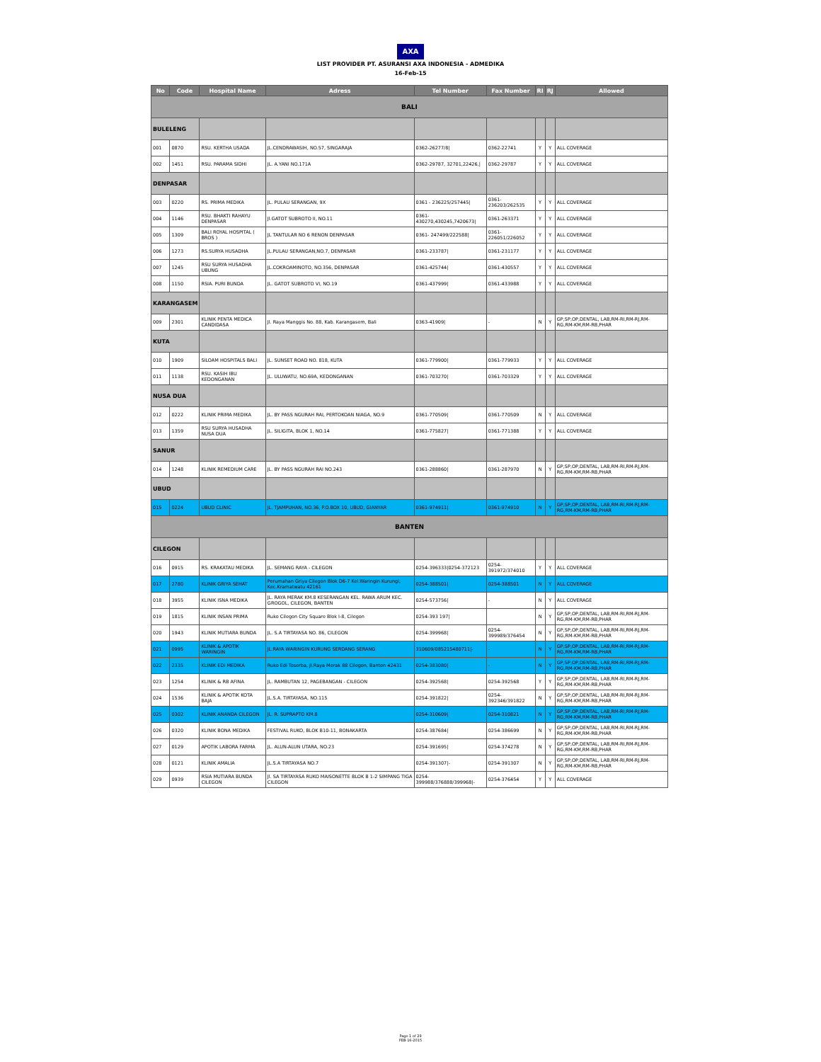AXA
LIST PROVIDER PT. ASURANSI AXA INDONESIA - ADMEDIKA
16-Feb-15
| No | Code | Hospital Name | Adress | Tel Number | Fax Number | RI | RJ | Allowed |
| --- | --- | --- | --- | --- | --- | --- | --- | --- |
| BALI | | | | | | | | |
| BULELENG | | | | | | | | |
| 001 | 0870 | RSU. KERTHA USADA | JL.CENDRAWASIH, NO.57, SINGARAJA | 0362-26277/8/ | 0362-22741 | Y | Y | ALL COVERAGE |
| 002 | 1451 | RSU. PARAMA SIDHI | JL. A.YANI NO.171A | 0362-29787, 32701,22426,/ | 0362-29787 | Y | Y | ALL COVERAGE |
| DENPASAR | | | | | | | | |
| 003 | 0220 | RS. PRIMA MEDIKA | JL. PULAU SERANGAN, 9X | 0361 - 236225/257445/ | 0361-236203/262535 | Y | Y | ALL COVERAGE |
| 004 | 1146 | RSU. BHAKTI RAHAYU DENPASAR | Jl.GATOT SUBROTO II, NO.11 | 0361-430270,430245,7420673/ | 0361-263371 | Y | Y | ALL COVERAGE |
| 005 | 1309 | BALI ROYAL HOSPITAL ( BROS ) | JL TANTULAR NO 6 RENON DENPASAR | 0361- 247499/222588/ | 0361-226051/226052 | Y | Y | ALL COVERAGE |
| 006 | 1273 | RS.SURYA HUSADHA | JL.PULAU SERANGAN,NO.7, DENPASAR | 0361-233787/ | 0361-231177 | Y | Y | ALL COVERAGE |
| 007 | 1245 | RSU SURYA HUSADHA UBUNG | JL.COKROAMINOTO, NO.356, DENPASAR | 0361-425744/ | 0361-430557 | Y | Y | ALL COVERAGE |
| 008 | 1150 | RSIA. PURI BUNDA | JL. GATOT SUBROTO VI, NO.19 | 0361-437999/ | 0361-433988 | Y | Y | ALL COVERAGE |
| KARANGASEM | | | | | | | | |
| 009 | 2301 | KLINIK PENTA MEDICA CANDIDASA | Jl. Raya Manggis No. 88, Kab. Karangasem, Bali | 0363-41909/ | - | N | Y | GP,SP,OP,DENTAL, LAB,RM-RI,RM-RJ,RM-RG,RM-KM,RM-RB,PHAR |
| KUTA | | | | | | | | |
| 010 | 1909 | SILOAM HOSPITALS BALI | JL. SUNSET ROAD NO. 818, KUTA | 0361-779900/ | 0361-779933 | Y | Y | ALL COVERAGE |
| 011 | 1138 | RSU. KASIH IBU KEDONGANAN | JL. ULUWATU, NO.69A, KEDONGANAN | 0361-703270/ | 0361-703329 | Y | Y | ALL COVERAGE |
| NUSA DUA | | | | | | | | |
| 012 | 0222 | KLINIK PRIMA MEDIKA | JL. BY PASS NGURAH RAI, PERTOKOAN NIAGA, NO.9 | 0361-770509/ | 0361-770509 | N | Y | ALL COVERAGE |
| 013 | 1359 | RSU SURYA HUSADHA NUSA DUA | JL. SILIGITA, BLOK 1, NO.14 | 0361-775827/ | 0361-771388 | Y | Y | ALL COVERAGE |
| SANUR | | | | | | | | |
| 014 | 1248 | KLINIK REMEDIUM CARE | JL. BY PASS NGURAH RAI NO.243 | 0361-288860/ | 0361-287970 | N | Y | GP,SP,OP,DENTAL, LAB,RM-RI,RM-RJ,RM-RG,RM-KM,RM-RB,PHAR |
| UBUD | | | | | | | | |
| 015 | 0224 | UBUD CLINIC | JL. TJAMPUHAN, NO.36, P.O.BOX 10, UBUD, GIANYAR | 0361-974911/ | 0361-974910 | N | Y | GP,SP,OP,DENTAL, LAB,RM-RI,RM-RJ,RM-RG,RM-KM,RM-RB,PHAR |
| BANTEN | | | | | | | | |
| CILEGON | | | | | | | | |
| 016 | 0915 | RS. KRAKATAU MEDIKA | JL. SEMANG RAYA - CILEGON | 0254-396333/0254-372123 | 0254-391972/374010 | Y | Y | ALL COVERAGE |
| 017 | 2780 | KLINIK GRIYA SEHAT | Perumahan Griya Cilegon Blok D6-7 Kel.Waringin Kurungi, Kec.Kramatwatu 42161 | 0254-388501/ | 0254-388501 | N | Y | ALL COVERAGE |
| 018 | 3955 | KLINIK ISNA MEDIKA | JL. RAYA MERAK KM.8 KESERANGAN KEL. RAWA ARUM KEC. GROGOL, CILEGON, BANTEN | 0254-573756/ | - | N | Y | ALL COVERAGE |
| 019 | 1815 | KLINIK INSAN PRIMA | Ruko Cilegon City Square Blok I-8, Cilegon | 0254-393 197/ | | N | Y | GP,SP,OP,DENTAL, LAB,RM-RI,RM-RJ,RM-RG,RM-KM,RM-RB,PHAR |
| 020 | 1943 | KLINIK MUTIARA BUNDA | JL. S.A TIRTAYASA NO. 86, CILEGON | 0254-399968/ | 0254-399989/376454 | N | Y | GP,SP,OP,DENTAL, LAB,RM-RI,RM-RJ,RM-RG,RM-KM,RM-RB,PHAR |
| 021 | 0995 | KLINIK & APOTIK WARINGIN | JL.RAYA WARINGIN KURUNG SERDANG SERANG | 310609/085215480711/- | - | N | Y | GP,SP,OP,DENTAL, LAB,RM-RI,RM-RJ,RM-RG,RM-KM,RM-RB,PHAR |
| 022 | 2335 | KLINIK EDI MEDIKA | Ruko Edi Toserba, Jl.Raya Merak 88 Cilegon, Banten 42431 | 0254-383080/ | - | N | Y | GP,SP,OP,DENTAL, LAB,RM-RI,RM-RJ,RM-RG,RM-KM,RM-RB,PHAR |
| 023 | 1254 | KLINIK & RB AFINA | JL. RAMBUTAN 12, PAGEBANGAN - CILEGON | 0254-392568/ | 0254-392568 | Y | Y | GP,SP,OP,DENTAL, LAB,RM-RI,RM-RJ,RM-RG,RM-KM,RM-RB,PHAR |
| 024 | 1536 | KLINIK & APOTIK KOTA BAJA | JL.S.A. TIRTAYASA, NO.115 | 0254-391822/ | 0254-392346/391822 | N | Y | GP,SP,OP,DENTAL, LAB,RM-RI,RM-RJ,RM-RG,RM-KM,RM-RB,PHAR |
| 025 | 0302 | KLINIK ANANDA CILEGON | JL. R. SUPRAPTO KM.8 | 0254-310609/ | 0254-310821 | N | Y | GP,SP,OP,DENTAL, LAB,RM-RI,RM-RJ,RM-RG,RM-KM,RM-RB,PHAR |
| 026 | 0320 | KLINIK BONA MEDIKA | FESTIVAL RUKO, BLOK B10-11, BONAKARTA | 0254-387684/ | 0254-386699 | N | Y | GP,SP,OP,DENTAL, LAB,RM-RI,RM-RJ,RM-RG,RM-KM,RM-RB,PHAR |
| 027 | 0129 | APOTIK LABORA FARMA | JL. ALUN-ALUN UTARA, NO.23 | 0254-391695/ | 0254-374278 | N | Y | GP,SP,OP,DENTAL, LAB,RM-RI,RM-RJ,RM-RG,RM-KM,RM-RB,PHAR |
| 028 | 0121 | KLINIK AMALIA | JL.S.A TIRTAYASA NO.7 | 0254-391307/- | 0254-391307 | N | Y | GP,SP,OP,DENTAL, LAB,RM-RI,RM-RJ,RM-RG,RM-KM,RM-RB,PHAR |
| 029 | 0939 | RSIA MUTIARA BUNDA CILEGON | Jl. SA TIRTAYASA RUKO MAISONETTE BLOK B 1-2 SIMPANG TIGA CILEGON | 0254- 399988/376888/399968/- | 0254-376454 | Y | Y | ALL COVERAGE |
Page 1 of 29
FEB-16-2015